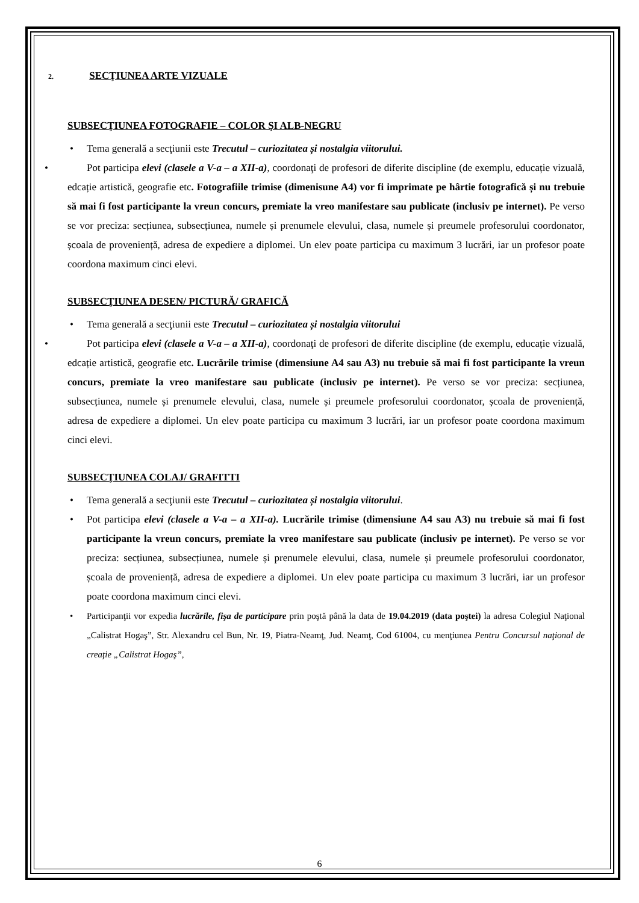2. SECŢIUNEA ARTE VIZUALE
SUBSECŢIUNEA FOTOGRAFIE – COLOR ŞI ALB-NEGRU
Tema generală a secţiunii este Trecutul – curiozitatea și nostalgia viitorului.
Pot participa elevi (clasele a V-a – a XII-a), coordonaţi de profesori de diferite discipline (de exemplu, educație vizuală, edcație artistică, geografie etc. Fotografiile trimise (dimenisune A4) vor fi imprimate pe hârtie fotografică și nu trebuie să mai fi fost participante la vreun concurs, premiate la vreo manifestare sau publicate (inclusiv pe internet). Pe verso se vor preciza: secțiunea, subsecțiunea, numele și prenumele elevului, clasa, numele și preumele profesorului coordonator, școala de proveniență, adresa de expediere a diplomei. Un elev poate participa cu maximum 3 lucrări, iar un profesor poate coordona maximum cinci elevi.
SUBSECŢIUNEA DESEN/ PICTURĂ/ GRAFICĂ
Tema generală a secţiunii este Trecutul – curiozitatea și nostalgia viitorului
Pot participa elevi (clasele a V-a – a XII-a), coordonaţi de profesori de diferite discipline (de exemplu, educație vizuală, edcație artistică, geografie etc. Lucrările trimise (dimensiune A4 sau A3) nu trebuie să mai fi fost participante la vreun concurs, premiate la vreo manifestare sau publicate (inclusiv pe internet). Pe verso se vor preciza: secțiunea, subsecțiunea, numele și prenumele elevului, clasa, numele și preumele profesorului coordonator, școala de proveniență, adresa de expediere a diplomei. Un elev poate participa cu maximum 3 lucrări, iar un profesor poate coordona maximum cinci elevi.
SUBSECŢIUNEA COLAJ/ GRAFITTI
Tema generală a secţiunii este Trecutul – curiozitatea și nostalgia viitorului.
Pot participa elevi (clasele a V-a – a XII-a). Lucrările trimise (dimensiune A4 sau A3) nu trebuie să mai fi fost participante la vreun concurs, premiate la vreo manifestare sau publicate (inclusiv pe internet). Pe verso se vor preciza: secțiunea, subsecțiunea, numele și prenumele elevului, clasa, numele și preumele profesorului coordonator, școala de proveniență, adresa de expediere a diplomei. Un elev poate participa cu maximum 3 lucrări, iar un profesor poate coordona maximum cinci elevi.
Participanţii vor expedia lucrările, fişa de participare prin poştă până la data de 19.04.2019 (data poştei) la adresa Colegiul Naţional „Calistrat Hogaş”, Str. Alexandru cel Bun, Nr. 19, Piatra-Neamţ, Jud. Neamţ, Cod 61004, cu menţiunea Pentru Concursul naţional de creaţie „Calistrat Hogaş”,
6